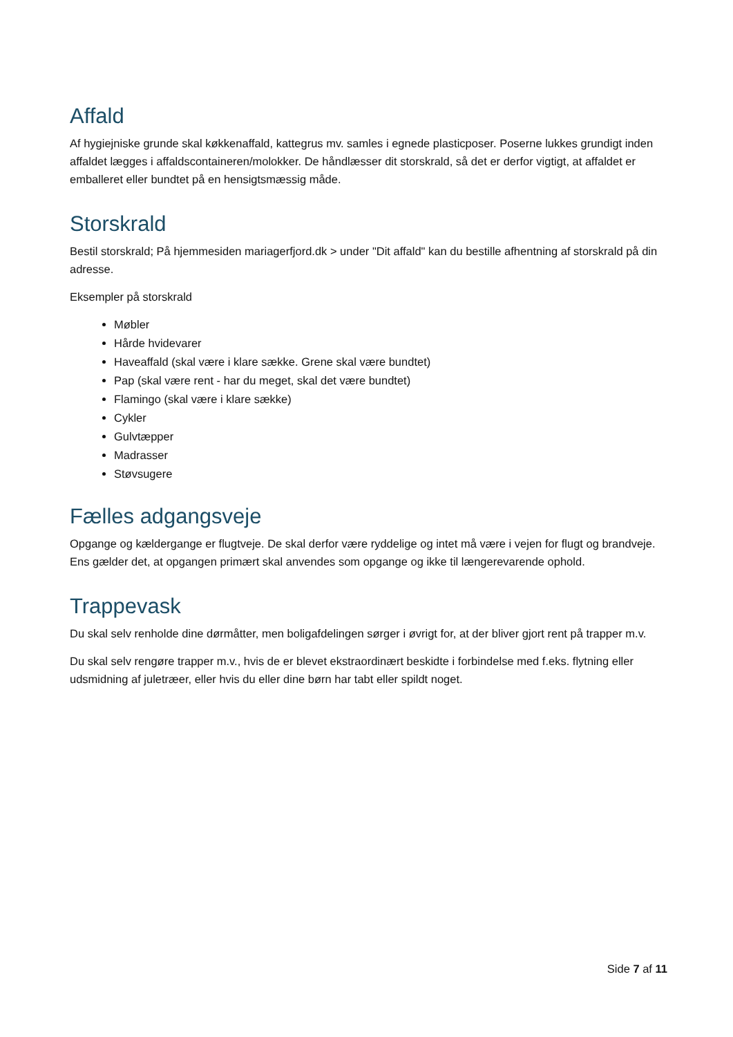Affald
Af hygiejniske grunde skal køkkenaffald, kattegrus mv. samles i egnede plasticposer. Poserne lukkes grundigt inden affaldet lægges i affaldscontaineren/molokker. De håndlæsser dit storskrald, så det er derfor vigtigt, at affaldet er emballeret eller bundtet på en hensigtsmæssig måde.
Storskrald
Bestil storskrald; På hjemmesiden mariagerfjord.dk > under "Dit affald" kan du bestille afhentning af storskrald på din adresse.
Eksempler på storskrald
Møbler
Hårde hvidevarer
Haveaffald (skal være i klare sække. Grene skal være bundtet)
Pap (skal være rent - har du meget, skal det være bundtet)
Flamingo (skal være i klare sække)
Cykler
Gulvtæpper
Madrasser
Støvsugere
Fælles adgangsveje
Opgange og kældergange er flugtveje. De skal derfor være ryddelige og intet må være i vejen for flugt og brandveje. Ens gælder det, at opgangen primært skal anvendes som opgange og ikke til længerevarende ophold.
Trappevask
Du skal selv renholde dine dørmåtter, men boligafdelingen sørger i øvrigt for, at der bliver gjort rent på trapper m.v.
Du skal selv rengøre trapper m.v., hvis de er blevet ekstraordinært beskidte i forbindelse med f.eks. flytning eller udsmidning af juletræer, eller hvis du eller dine børn har tabt eller spildt noget.
Side 7 af 11